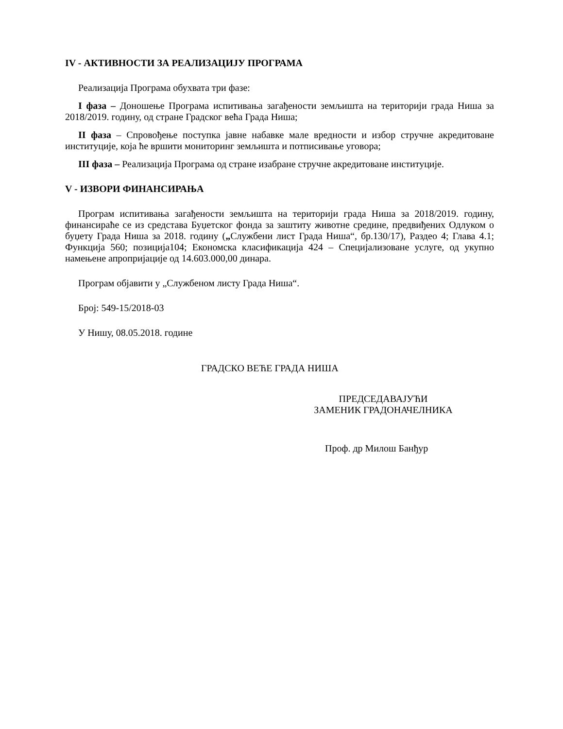IV - АКТИВНОСТИ ЗА РЕАЛИЗАЦИЈУ ПРОГРАМА
Реализација Програма обухвата три фазе:
I фаза – Доношење Програма испитивања загађености земљишта на територији града Ниша за 2018/2019. годину, од стране Градског већа Града Ниша;
II фаза – Спровођење поступка јавне набавке мале вредности и избор стручне акредитоване институције, која ће вршити мониторинг земљишта и потписивање уговора;
III фаза – Реализација Програма од стране изабране стручне акредитоване институције.
V - ИЗВОРИ ФИНАНСИРАЊА
Програм испитивања загађености земљишта на територији града Ниша за 2018/2019. годину, финансираће се из средстава Буџетског фонда за заштиту животне средине, предвиђених Одлуком о буџету Града Ниша за 2018. годину („Службени лист Града Ниша“, бр.130/17), Раздео 4; Глава 4.1; Функција 560; позиција104; Економска класификација 424 – Специјализоване услуге, од укупно намењене апропријације од 14.603.000,00 динара.
Програм објавити у „Службеном листу Града Ниша“.
Број: 549-15/2018-03
У Нишу, 08.05.2018. године
ГРАДСКО ВЕЋЕ ГРАДА НИША
ПРЕДСЕДАВАЈУЋИ
ЗАМЕНИК ГРАДОНАЧЕЛНИКА
Проф. др Милош Банђур